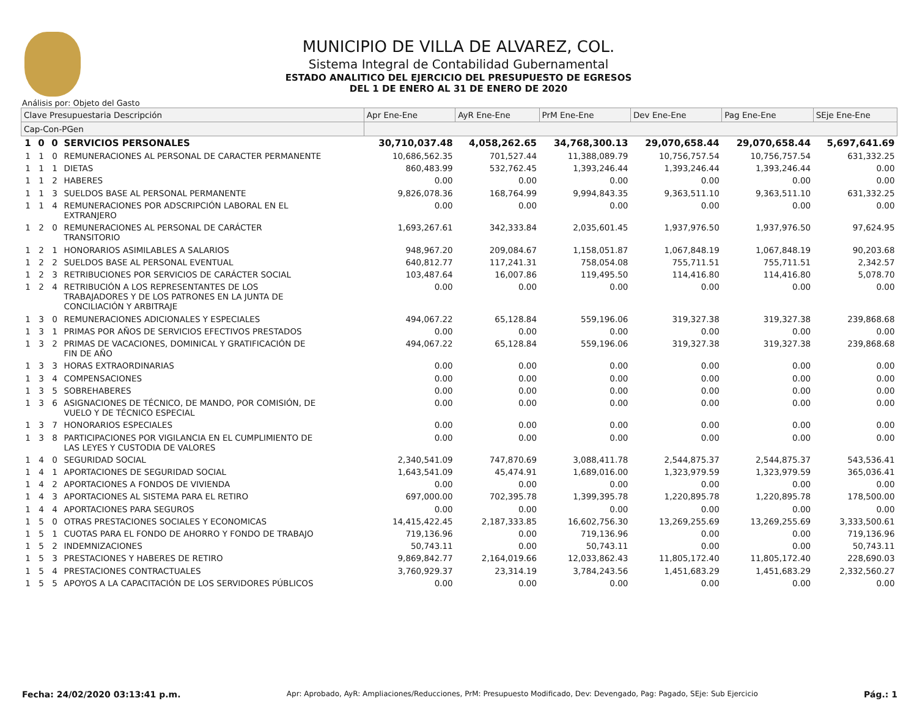MUNICIPIO DE VILLA DE ALVAREZ, COL.
Sistema Integral de Contabilidad Gubernamental
ESTADO ANALITICO DEL EJERCICIO DEL PRESUPUESTO DE EGRESOS
DEL 1 DE ENERO AL 31 DE ENERO DE 2020
Análisis por: Objeto del Gasto
| Clave Presupuestaria Descripción | | | | Apr Ene-Ene | AyR Ene-Ene | PrM Ene-Ene | Dev Ene-Ene | Pag Ene-Ene | SEje Ene-Ene |
| --- | --- | --- | --- | --- | --- | --- | --- | --- | --- |
| Cap-Con-PGen | | | | | | | | | |
| 1 | 0 | 0 | SERVICIOS PERSONALES | 30,710,037.48 | 4,058,262.65 | 34,768,300.13 | 29,070,658.44 | 29,070,658.44 | 5,697,641.69 |
| 1 | 1 | 0 | REMUNERACIONES AL PERSONAL DE CARACTER PERMANENTE | 10,686,562.35 | 701,527.44 | 11,388,089.79 | 10,756,757.54 | 10,756,757.54 | 631,332.25 |
| 1 | 1 | 1 | DIETAS | 860,483.99 | 532,762.45 | 1,393,246.44 | 1,393,246.44 | 1,393,246.44 | 0.00 |
| 1 | 1 | 2 | HABERES | 0.00 | 0.00 | 0.00 | 0.00 | 0.00 | 0.00 |
| 1 | 1 | 3 | SUELDOS BASE AL PERSONAL PERMANENTE | 9,826,078.36 | 168,764.99 | 9,994,843.35 | 9,363,511.10 | 9,363,511.10 | 631,332.25 |
| 1 | 1 | 4 | REMUNERACIONES POR ADSCRIPCIÓN LABORAL EN EL EXTRANJERO | 0.00 | 0.00 | 0.00 | 0.00 | 0.00 | 0.00 |
| 1 | 2 | 0 | REMUNERACIONES AL PERSONAL DE CARÁCTER TRANSITORIO | 1,693,267.61 | 342,333.84 | 2,035,601.45 | 1,937,976.50 | 1,937,976.50 | 97,624.95 |
| 1 | 2 | 1 | HONORARIOS ASIMILABLES A SALARIOS | 948,967.20 | 209,084.67 | 1,158,051.87 | 1,067,848.19 | 1,067,848.19 | 90,203.68 |
| 1 | 2 | 2 | SUELDOS BASE AL PERSONAL EVENTUAL | 640,812.77 | 117,241.31 | 758,054.08 | 755,711.51 | 755,711.51 | 2,342.57 |
| 1 | 2 | 3 | RETRIBUCIONES POR SERVICIOS DE CARÁCTER SOCIAL | 103,487.64 | 16,007.86 | 119,495.50 | 114,416.80 | 114,416.80 | 5,078.70 |
| 1 | 2 | 4 | RETRIBUCIÓN A LOS REPRESENTANTES DE LOS TRABAJADORES Y DE LOS PATRONES EN LA JUNTA DE CONCILIACIÓN Y ARBITRAJE | 0.00 | 0.00 | 0.00 | 0.00 | 0.00 | 0.00 |
| 1 | 3 | 0 | REMUNERACIONES ADICIONALES Y ESPECIALES | 494,067.22 | 65,128.84 | 559,196.06 | 319,327.38 | 319,327.38 | 239,868.68 |
| 1 | 3 | 1 | PRIMAS POR AÑOS DE SERVICIOS EFECTIVOS PRESTADOS | 0.00 | 0.00 | 0.00 | 0.00 | 0.00 | 0.00 |
| 1 | 3 | 2 | PRIMAS DE VACACIONES, DOMINICAL Y GRATIFICACIÓN DE FIN DE AÑO | 494,067.22 | 65,128.84 | 559,196.06 | 319,327.38 | 319,327.38 | 239,868.68 |
| 1 | 3 | 3 | HORAS EXTRAORDINARIAS | 0.00 | 0.00 | 0.00 | 0.00 | 0.00 | 0.00 |
| 1 | 3 | 4 | COMPENSACIONES | 0.00 | 0.00 | 0.00 | 0.00 | 0.00 | 0.00 |
| 1 | 3 | 5 | SOBREHABERES | 0.00 | 0.00 | 0.00 | 0.00 | 0.00 | 0.00 |
| 1 | 3 | 6 | ASIGNACIONES DE TÉCNICO, DE MANDO, POR COMISIÓN, DE VUELO Y DE TÉCNICO ESPECIAL | 0.00 | 0.00 | 0.00 | 0.00 | 0.00 | 0.00 |
| 1 | 3 | 7 | HONORARIOS ESPECIALES | 0.00 | 0.00 | 0.00 | 0.00 | 0.00 | 0.00 |
| 1 | 3 | 8 | PARTICIPACIONES POR VIGILANCIA EN EL CUMPLIMIENTO DE LAS LEYES Y CUSTODIA DE VALORES | 0.00 | 0.00 | 0.00 | 0.00 | 0.00 | 0.00 |
| 1 | 4 | 0 | SEGURIDAD SOCIAL | 2,340,541.09 | 747,870.69 | 3,088,411.78 | 2,544,875.37 | 2,544,875.37 | 543,536.41 |
| 1 | 4 | 1 | APORTACIONES DE SEGURIDAD SOCIAL | 1,643,541.09 | 45,474.91 | 1,689,016.00 | 1,323,979.59 | 1,323,979.59 | 365,036.41 |
| 1 | 4 | 2 | APORTACIONES A FONDOS DE VIVIENDA | 0.00 | 0.00 | 0.00 | 0.00 | 0.00 | 0.00 |
| 1 | 4 | 3 | APORTACIONES AL SISTEMA PARA EL RETIRO | 697,000.00 | 702,395.78 | 1,399,395.78 | 1,220,895.78 | 1,220,895.78 | 178,500.00 |
| 1 | 4 | 4 | APORTACIONES PARA SEGUROS | 0.00 | 0.00 | 0.00 | 0.00 | 0.00 | 0.00 |
| 1 | 5 | 0 | OTRAS PRESTACIONES SOCIALES Y ECONOMICAS | 14,415,422.45 | 2,187,333.85 | 16,602,756.30 | 13,269,255.69 | 13,269,255.69 | 3,333,500.61 |
| 1 | 5 | 1 | CUOTAS PARA EL FONDO DE AHORRO Y FONDO DE TRABAJO | 719,136.96 | 0.00 | 719,136.96 | 0.00 | 0.00 | 719,136.96 |
| 1 | 5 | 2 | INDEMNIZACIONES | 50,743.11 | 0.00 | 50,743.11 | 0.00 | 0.00 | 50,743.11 |
| 1 | 5 | 3 | PRESTACIONES Y HABERES DE RETIRO | 9,869,842.77 | 2,164,019.66 | 12,033,862.43 | 11,805,172.40 | 11,805,172.40 | 228,690.03 |
| 1 | 5 | 4 | PRESTACIONES CONTRACTUALES | 3,760,929.37 | 23,314.19 | 3,784,243.56 | 1,451,683.29 | 1,451,683.29 | 2,332,560.27 |
| 1 | 5 | 5 | APOYOS A LA CAPACITACIÓN DE LOS SERVIDORES PÚBLICOS | 0.00 | 0.00 | 0.00 | 0.00 | 0.00 | 0.00 |
Fecha: 24/02/2020 03:13:41 p.m. Apr: Aprobado, AyR: Ampliaciones/Reducciones, PrM: Presupuesto Modificado, Dev: Devengado, Pag: Pagado, SEje: Sub Ejercicio Pág.: 1